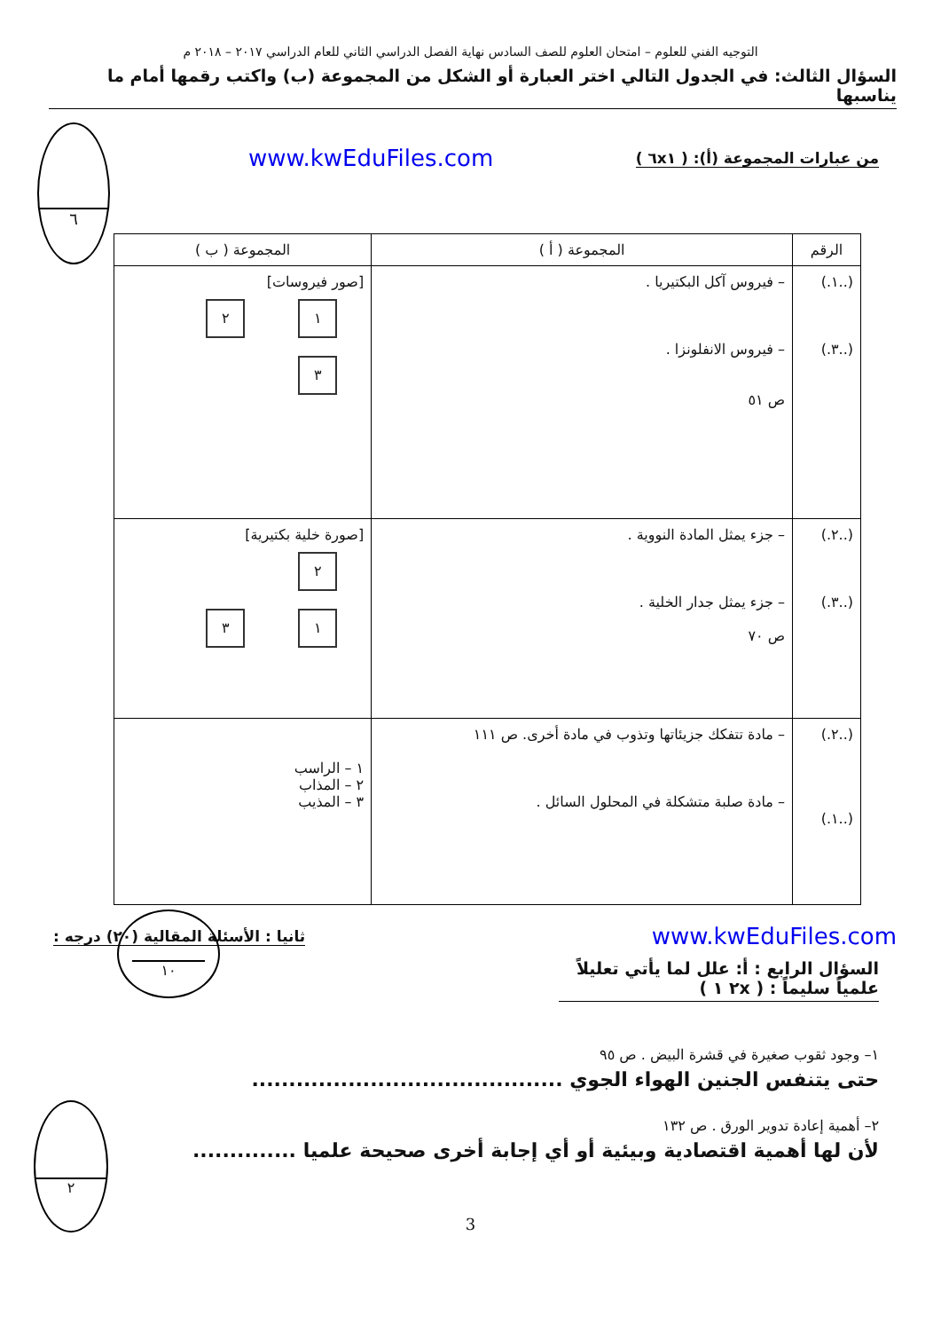٦
التوجيه الفني للعلوم – امتحان العلوم للصف السادس نهاية الفصل الدراسي الثاني للعام الدراسي ٢٠١٧ – ٢٠١٨ م
السؤال الثالث: في الجدول التالي اختر العبارة أو الشكل من المجموعة (ب) واكتب رقمها أمام ما يناسبها
من عبارات المجموعة (أ): ( ٦x١ ) www.kwEduFiles.com
| الرقم | المجموعة ( أ ) | المجموعة ( ب ) |
| --- | --- | --- |
| (..١.) (..٣.) | – فيروس آكل البكتيريا . – فيروس الانفلونزا . ص ٥١ | [صور فيروسات] ١ ٢ ٣ |
| (..٢.) (..٣.) | – جزء يمثل المادة النووية . – جزء يمثل جدار الخلية . ص ٧٠ | [صورة خلية بكتيرية] ٢ ١ ٣ |
| (..٢.) (..١.) | – مادة تتفكك جزيئاتها وتذوب في مادة أخرى. ص ١١١ – مادة صلبة متشكلة في المحلول السائل . | ١ – الراسب ٢ – المذاب ٣ – المذيب |
١٠
www.kwEduFiles.com ثانيا : الأسئلة المقالية (٢٠) درجه :
السؤال الرابع : أ: علل لما يأتي تعليلاً علمياً سليماً : ( ٢x ١ )
١– وجود ثقوب صغيرة في قشرة البيض . ص ٩٥
حتى يتنفس الجنين الهواء الجوي ..........................................
٢– أهمية إعادة تدوير الورق . ص ١٣٢
لأن لها أهمية اقتصادية وبيئية أو أي إجابة أخرى صحيحة علميا ..............
٢
3